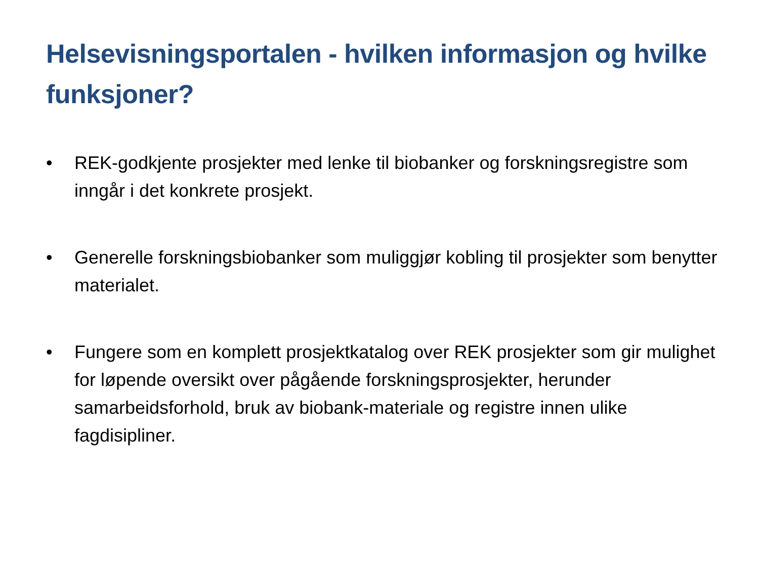Helsevisningsportalen - hvilken informasjon og hvilke funksjoner?
• REK-godkjente prosjekter med lenke til biobanker og forskningsregistre som inngår i det konkrete prosjekt.
• Generelle forskningsbiobanker som muliggjør kobling til prosjekter som benytter materialet.
• Fungere som en komplett prosjektkatalog over REK prosjekter som gir mulighet for løpende oversikt over pågående forskningsprosjekter, herunder samarbeidsforhold, bruk av biobank-materiale og registre innen ulike fagdisipliner.